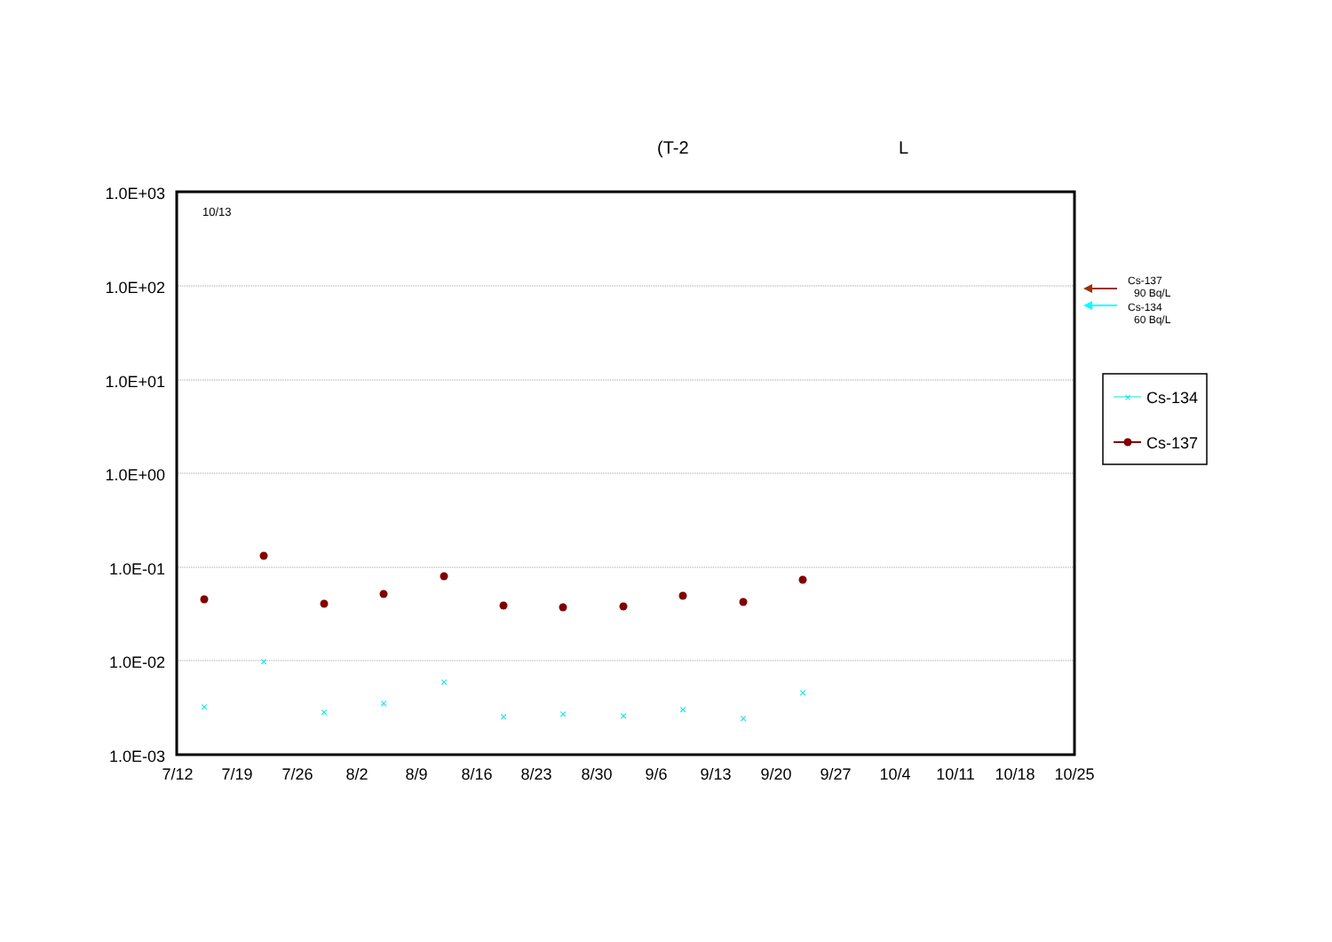(T-2 L
1.0E+03
1.0E+02
1.0E+01
1.0E+00
1.0E-01
1.0E-02
1.0E-03
7/12
7/19
7/26
8/2
8/9
8/16
8/23
8/30
9/6
9/13
9/20
9/27
10/4
10/11
10/18
10/25
10/13
×
×
×
×
×
×
×
×
×
×
×
Cs-137
90 Bq/L
Cs-134
60 Bq/L
×
Cs-134
Cs-137